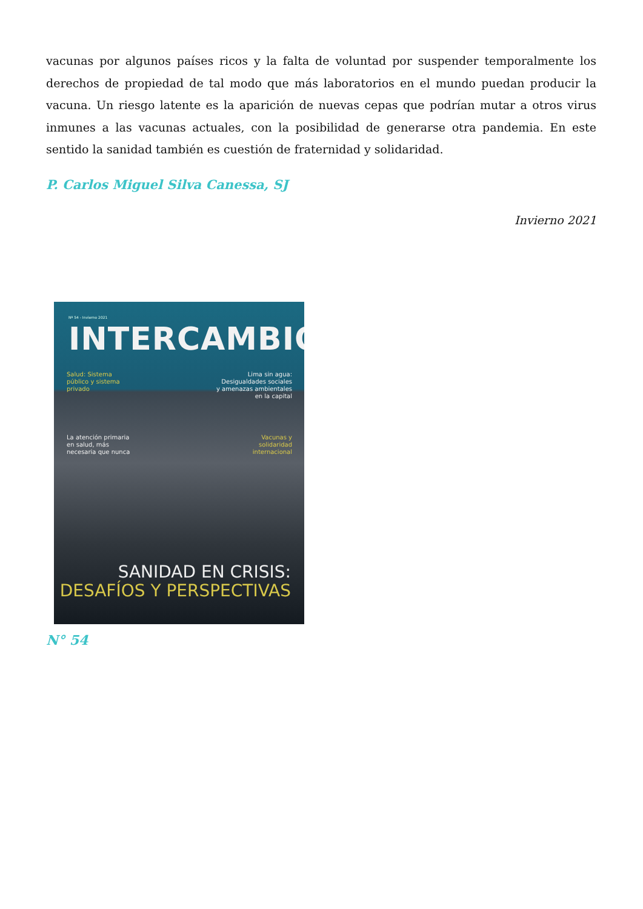vacunas por algunos países ricos y la falta de voluntad por suspender temporalmente los derechos de propiedad de tal modo que más laboratorios en el mundo puedan producir la vacuna. Un riesgo latente es la aparición de nuevas cepas que podrían mutar a otros virus inmunes a las vacunas actuales, con la posibilidad de generarse otra pandemia. En este sentido la sanidad también es cuestión de fraternidad y solidaridad.
P. Carlos Miguel Silva Canessa, SJ
Invierno 2021
Nº 54 - Invierno 2021
INTERCAMBIO
Salud: Sistema
público y sistema
privado
Lima sin agua:
Desigualdades sociales
y amenazas ambientales
en la capital
La atención primaria
en salud, más
necesaria que nunca
Vacunas y
solidaridad
internacional
SANIDAD EN CRISIS:
DESAFÍOS Y PERSPECTIVAS
N° 54